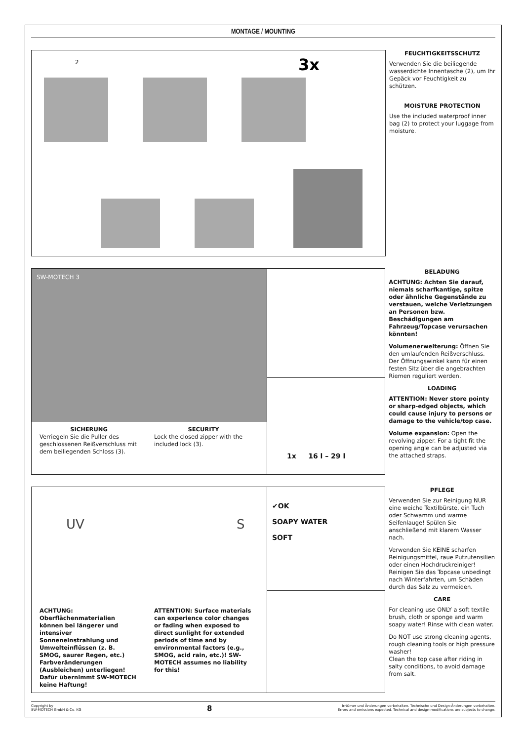MONTAGE / MOUNTING
3x
2
FEUCHTIGKEITSSCHUTZ
Verwenden Sie die beiliegende wasserdichte Innentasche (2), um Ihr Gepäck vor Feuchtigkeit zu schützen.
MOISTURE PROTECTION
Use the included waterproof inner bag (2) to protect your luggage from moisture.
SW-MOTECH 3
SICHERUNG
Verriegeln Sie die Puller des geschlossenen Reißverschluss mit dem beiliegenden Schloss (3).
SECURITY
Lock the closed zipper with the included lock (3).
1x 16 l – 29 l
BELADUNG
ACHTUNG: Achten Sie darauf, niemals scharfkantige, spitze oder ähnliche Gegenstände zu verstauen, welche Verletzungen an Personen bzw. Beschädigungen am Fahrzeug/Topcase verursachen könnten!
Volumenerweiterung: Öffnen Sie den umlaufenden Reißverschluss. Der Öffnungswinkel kann für einen festen Sitz über die angebrachten Riemen reguliert werden.
LOADING
ATTENTION: Never store pointy or sharp-edged objects, which could cause injury to persons or damage to the vehicle/top case.
Volume expansion: Open the revolving zipper. For a tight fit the opening angle can be adjusted via the attached straps.
UV S
ACHTUNG: Oberflächenmaterialien können bei längerer und intensiver Sonneneinstrahlung und Umwelteinflüssen (z. B. SMOG, saurer Regen, etc.) Farbveränderungen (Ausbleichen) unterliegen! Dafür übernimmt SW-MOTECH keine Haftung!
ATTENTION: Surface materials can experience color changes or fading when exposed to direct sunlight for extended periods of time and by environmental factors (e.g., SMOG, acid rain, etc.)! SW-MOTECH assumes no liability for this!
✔OK
SOAPY WATER
SOFT
PFLEGE
Verwenden Sie zur Reinigung NUR eine weiche Textilbürste, ein Tuch oder Schwamm und warme Seifenlauge! Spülen Sie anschließend mit klarem Wasser nach.
Verwenden Sie KEINE scharfen Reinigungsmittel, raue Putzutensilien oder einen Hochdruckreiniger! Reinigen Sie das Topcase unbedingt nach Winterfahrten, um Schäden durch das Salz zu vermeiden.
CARE
For cleaning use ONLY a soft textile brush, cloth or sponge and warm soapy water! Rinse with clean water.
Do NOT use strong cleaning agents, rough cleaning tools or high pressure washer!
Clean the top case after riding in salty conditions, to avoid damage from salt.
Copyright by
SW-MOTECH GmbH & Co. KG
8
Irrtümer und Änderungen vorbehalten. Technische und Design-Änderungen vorbehalten.
Errors and omissions expected. Technical and design-modifications are subjects to change.